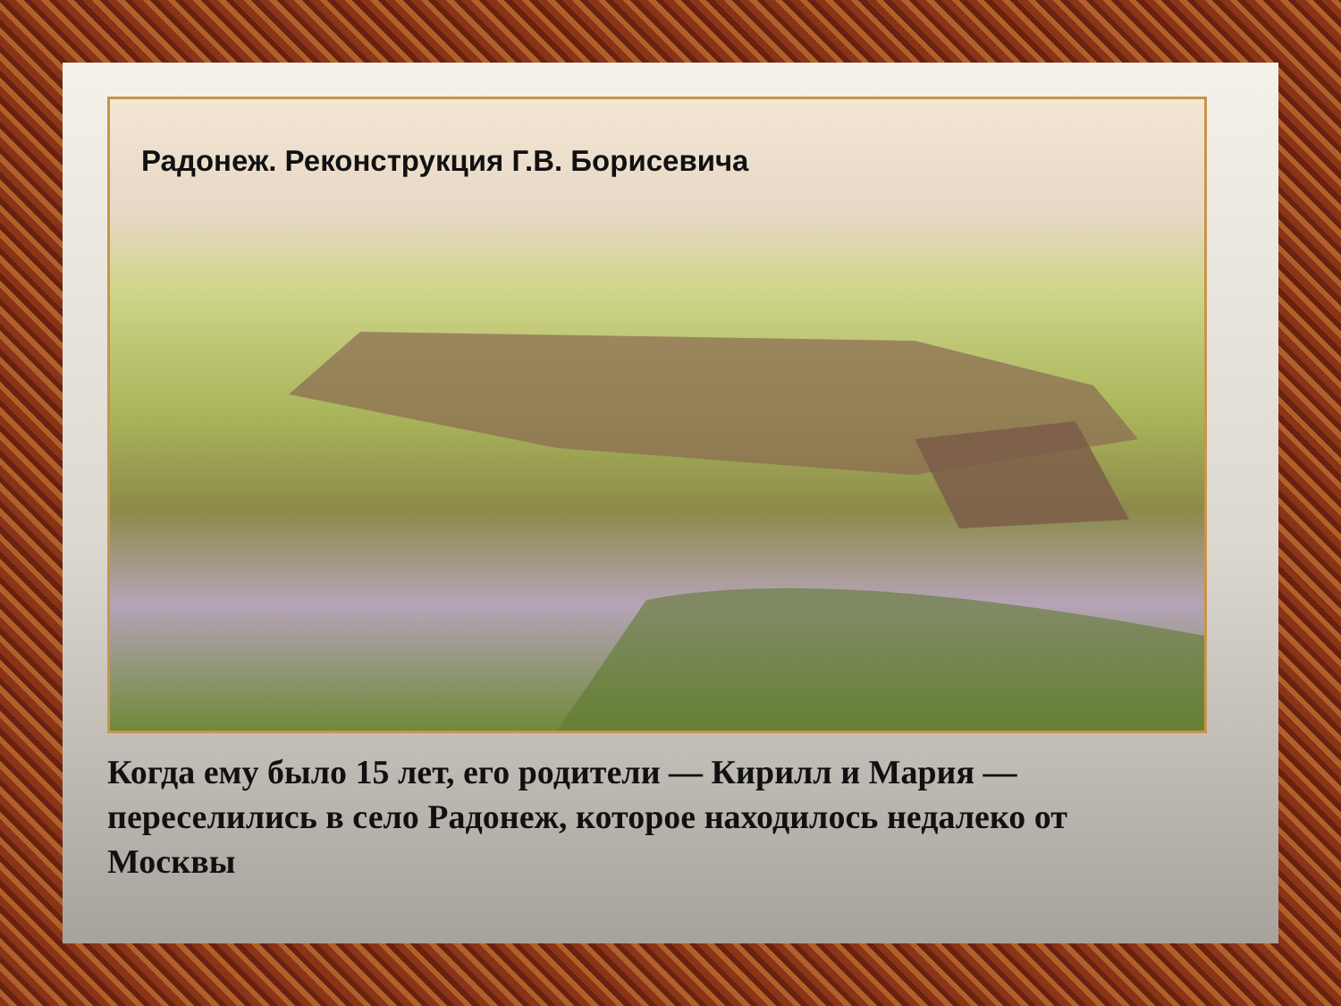Радонеж. Реконструкция Г.В. Борисевича
Когда ему было 15 лет, его родители — Кирилл и Мария — переселились в село Радонеж, которое находилось недалеко от Москвы